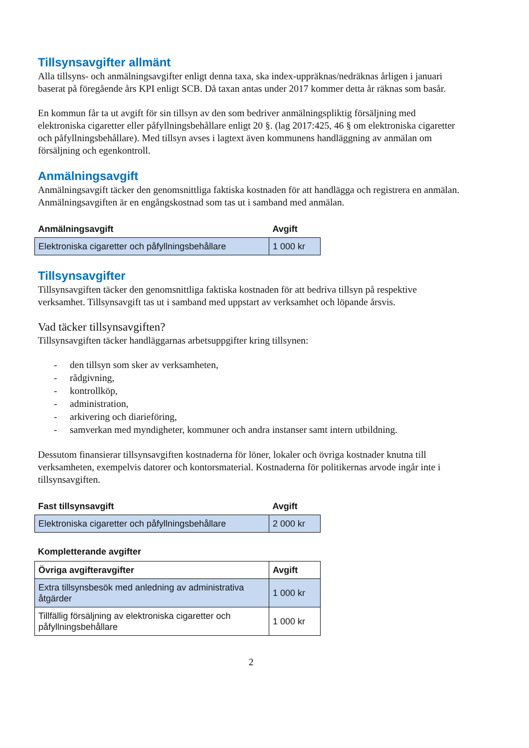Tillsynsavgifter allmänt
Alla tillsyns- och anmälningsavgifter enligt denna taxa, ska index-uppräknas/nedräknas årligen i januari baserat på föregående års KPI enligt SCB. Då taxan antas under 2017 kommer detta år räknas som basår.
En kommun får ta ut avgift för sin tillsyn av den som bedriver anmälningspliktig försäljning med elektroniska cigaretter eller påfyllningsbehållare enligt 20 §. (lag 2017:425, 46 § om elektroniska cigaretter och påfyllningsbehållare). Med tillsyn avses i lagtext även kommunens handläggning av anmälan om försäljning och egenkontroll.
Anmälningsavgift
Anmälningsavgift täcker den genomsnittliga faktiska kostnaden för att handlägga och registrera en anmälan. Anmälningsavgiften är en engångskostnad som tas ut i samband med anmälan.
| Anmälningsavgift | Avgift |
| Elektroniska cigaretter och påfyllningsbehållare | 1 000 kr |
Tillsynsavgifter
Tillsynsavgiften täcker den genomsnittliga faktiska kostnaden för att bedriva tillsyn på respektive verksamhet. Tillsynsavgift tas ut i samband med uppstart av verksamhet och löpande årsvis.
Vad täcker tillsynsavgiften?
Tillsynsavgiften täcker handläggarnas arbetsuppgifter kring tillsynen:
- den tillsyn som sker av verksamheten,
- rådgivning,
- kontrollköp,
- administration,
- arkivering och diarieföring,
- samverkan med myndigheter, kommuner och andra instanser samt intern utbildning.
Dessutom finansierar tillsynsavgiften kostnaderna för löner, lokaler och övriga kostnader knutna till verksamheten, exempelvis datorer och kontorsmaterial. Kostnaderna för politikernas arvode ingår inte i tillsynsavgiften.
| Fast tillsynsavgift | Avgift |
| Elektroniska cigaretter och påfyllningsbehållare | 2 000 kr |
Kompletterande avgifter
| Övriga avgifteravgifter | Avgift |
| --- | --- |
| Extra tillsynsbesök med anledning av administrativa åtgärder | 1 000 kr |
| Tillfällig försäljning av elektroniska cigaretter och påfyllningsbehållare | 1 000 kr |
2